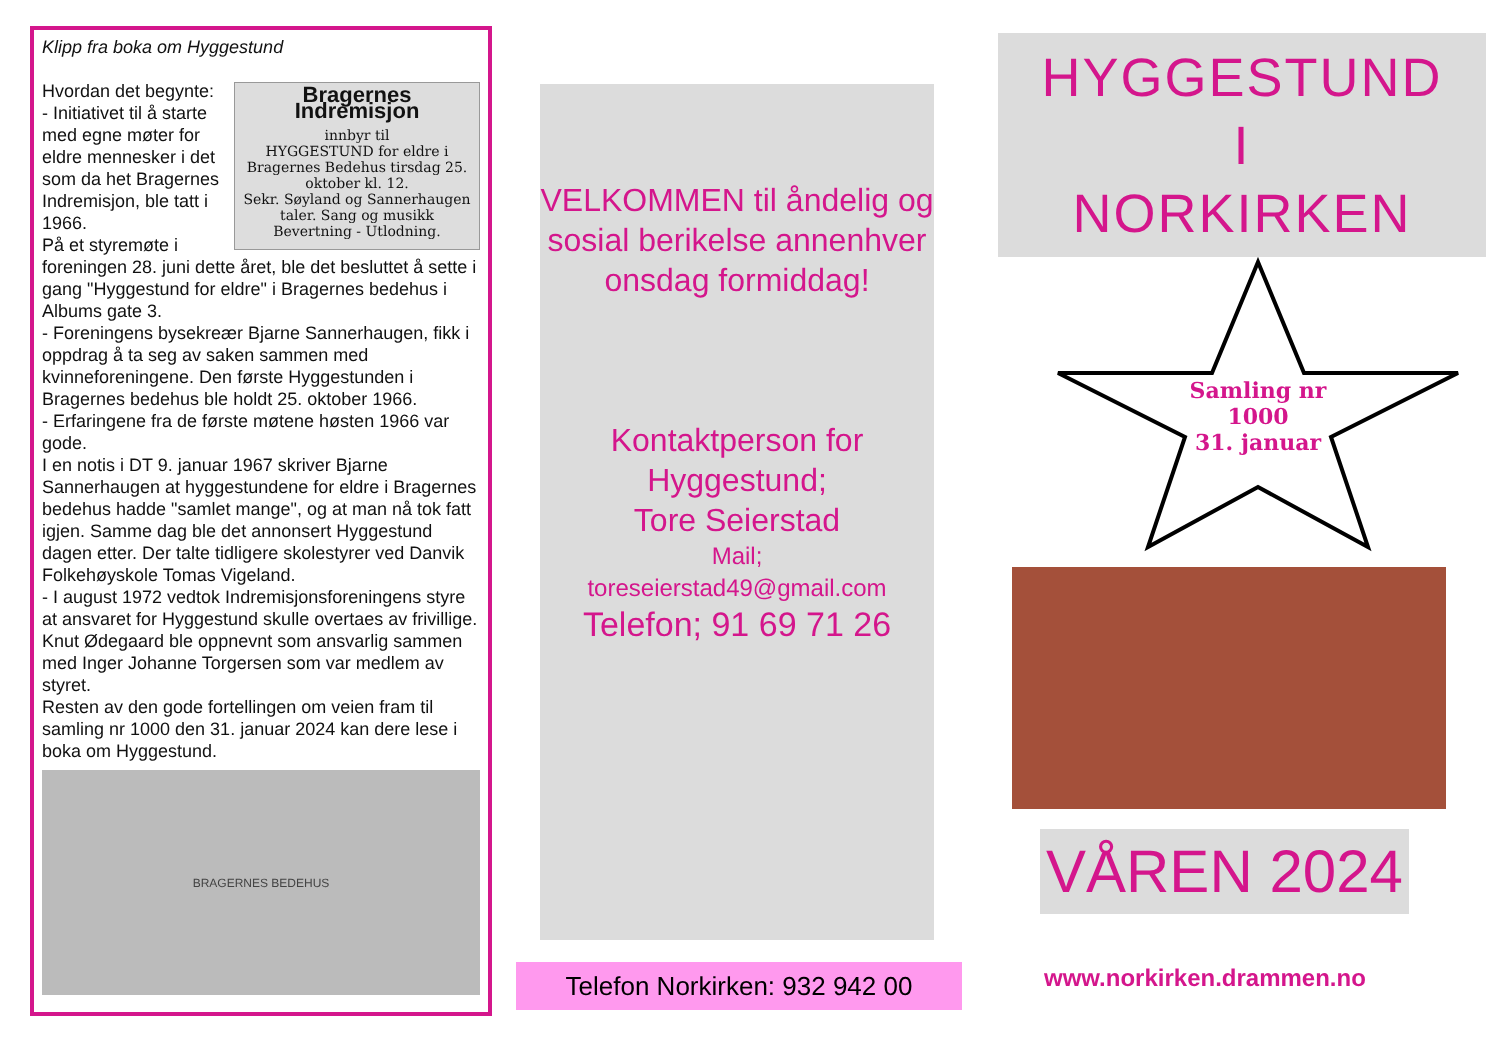Klipp fra boka om Hyggestund
Bragernes Indremisjon
innbyr til
HYGGESTUND for eldre i Bragernes Bedehus tirsdag 25. oktober kl. 12.
Sekr. Søyland og Sannerhaugen taler. Sang og musikk Bevertning - Utlodning.
Hvordan det begynte:
- Initiativet til å starte med egne møter for eldre mennesker i det som da het Bragernes Indremisjon, ble tatt i 1966.
På et styremøte i foreningen 28. juni dette året, ble det besluttet å sette i gang "Hyggestund for eldre" i Bragernes bedehus i Albums gate 3.
- Foreningens bysekreær Bjarne Sannerhaugen, fikk i oppdrag å ta seg av saken sammen med kvinneforeningene. Den første Hyggestunden i Bragernes bedehus ble holdt 25. oktober 1966.
- Erfaringene fra de første møtene høsten 1966 var gode.
I en notis i DT 9. januar 1967 skriver Bjarne Sannerhaugen at hyggestundene for eldre i Bragernes bedehus hadde "samlet mange", og at man nå tok fatt igjen. Samme dag ble det annonsert Hyggestund dagen etter. Der talte tidligere skolestyrer ved Danvik Folkehøyskole Tomas Vigeland.
- I august 1972 vedtok Indremisjonsforeningens styre at ansvaret for Hyggestund skulle overtaes av frivillige. Knut Ødegaard ble oppnevnt som ansvarlig sammen med Inger Johanne Torgersen som var medlem av styret.
Resten av den gode fortellingen om veien fram til samling nr 1000 den 31. januar 2024 kan dere lese i boka om Hyggestund.
BRAGERNES BEDEHUS
VELKOMMEN til åndelig og sosial berikelse annenhver onsdag formiddag!
Kontaktperson for Hyggestund;
Tore Seierstad
Mail;
toreseierstad49@gmail.com
Telefon; 91 69 71 26
Telefon Norkirken: 932 942 00
HYGGESTUND
I
NORKIRKEN
Samling nr
1000
31. januar
VÅREN 2024
www.norkirken.drammen.no